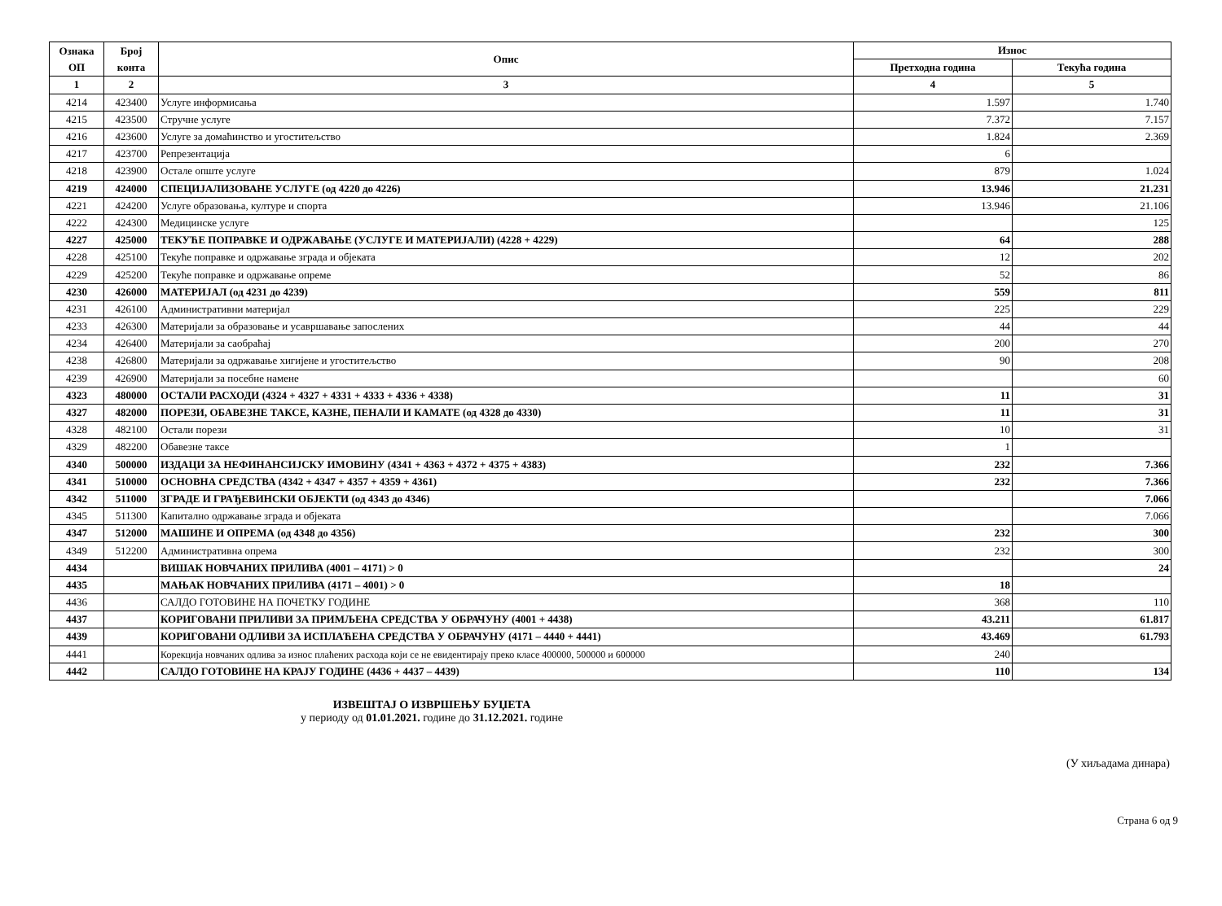| Ознака ОП | Број конта | Опис | Износ | |
| --- | --- | --- | --- | --- |
| | | | Претходна година | Текућа година |
| 1 | 2 | 3 | 4 | 5 |
| 4214 | 423400 | Услуге информисања | 1.597 | 1.740 |
| 4215 | 423500 | Стручне услуге | 7.372 | 7.157 |
| 4216 | 423600 | Услуге за домаћинство и угоститељство | 1.824 | 2.369 |
| 4217 | 423700 | Репрезентација | 6 | |
| 4218 | 423900 | Остале опште услуге | 879 | 1.024 |
| 4219 | 424000 | СПЕЦИЈАЛИЗОВАНЕ УСЛУГЕ (од 4220 до 4226) | 13.946 | 21.231 |
| 4221 | 424200 | Услуге образовања, културе и спорта | 13.946 | 21.106 |
| 4222 | 424300 | Медицинске услуге | | 125 |
| 4227 | 425000 | ТЕКУЋЕ ПОПРАВКЕ И ОДРЖАВАЊЕ (УСЛУГЕ И МАТЕРИЈАЛИ) (4228 + 4229) | 64 | 288 |
| 4228 | 425100 | Текуће поправке и одржавање зграда и објеката | 12 | 202 |
| 4229 | 425200 | Текуће поправке и одржавање опреме | 52 | 86 |
| 4230 | 426000 | МАТЕРИЈАЛ (од 4231 до 4239) | 559 | 811 |
| 4231 | 426100 | Административни материјал | 225 | 229 |
| 4233 | 426300 | Материјали за образовање и усавршавање запослених | 44 | 44 |
| 4234 | 426400 | Материјали за саобраћај | 200 | 270 |
| 4238 | 426800 | Материјали за одржавање хигијене и угоститељство | 90 | 208 |
| 4239 | 426900 | Материјали за посебне намене | | 60 |
| 4323 | 480000 | ОСТАЛИ РАСХОДИ (4324 + 4327 + 4331 + 4333 + 4336 + 4338) | 11 | 31 |
| 4327 | 482000 | ПОРЕЗИ, ОБАВЕЗНЕ ТАКСЕ, КАЗНЕ, ПЕНАЛИ И КАМАТЕ (од 4328 до 4330) | 11 | 31 |
| 4328 | 482100 | Остали порези | 10 | 31 |
| 4329 | 482200 | Обавезне таксе | 1 | |
| 4340 | 500000 | ИЗДАЦИ ЗА НЕФИНАНСИЈСКУ ИМОВИНУ (4341 + 4363 + 4372 + 4375 + 4383) | 232 | 7.366 |
| 4341 | 510000 | ОСНОВНА СРЕДСТВА (4342 + 4347 + 4357 + 4359 + 4361) | 232 | 7.366 |
| 4342 | 511000 | ЗГРАДЕ И ГРАЂЕВИНСКИ ОБЈЕКТИ (од 4343 до 4346) | | 7.066 |
| 4345 | 511300 | Капитално одржавање зграда и објеката | | 7.066 |
| 4347 | 512000 | МАШИНЕ И ОПРЕМА (од 4348 до 4356) | 232 | 300 |
| 4349 | 512200 | Административна опрема | 232 | 300 |
| 4434 | | ВИШАК НОВЧАНИХ ПРИЛИВА (4001 – 4171) > 0 | | 24 |
| 4435 | | МАЊАК НОВЧАНИХ ПРИЛИВА (4171 – 4001) > 0 | 18 | |
| 4436 | | САЛДО ГОТОВИНЕ НА ПОЧЕТКУ ГОДИНЕ | 368 | 110 |
| 4437 | | КОРИГОВАНИ ПРИЛИВИ ЗА ПРИМЉЕНА СРЕДСТВА У ОБРАЧУНУ (4001 + 4438) | 43.211 | 61.817 |
| 4439 | | КОРИГОВАНИ ОДЛИВИ ЗА ИСПЛАЋЕНА СРЕДСТВА У ОБРАЧУНУ (4171 – 4440 + 4441) | 43.469 | 61.793 |
| 4441 | | Корекција новчаних одлива за износ плаћених расхода који се не евидентирају преко класе 400000, 500000 и 600000 | 240 | |
| 4442 | | САЛДО ГОТОВИНЕ НА КРАЈУ ГОДИНЕ (4436 + 4437 – 4439) | 110 | 134 |
ИЗВЕШТАЈ О ИЗВРШЕЊУ БУЏЕТА
у периоду од 01.01.2021. године до 31.12.2021. године
(У хиљадама динара)
Страна 6 од 9